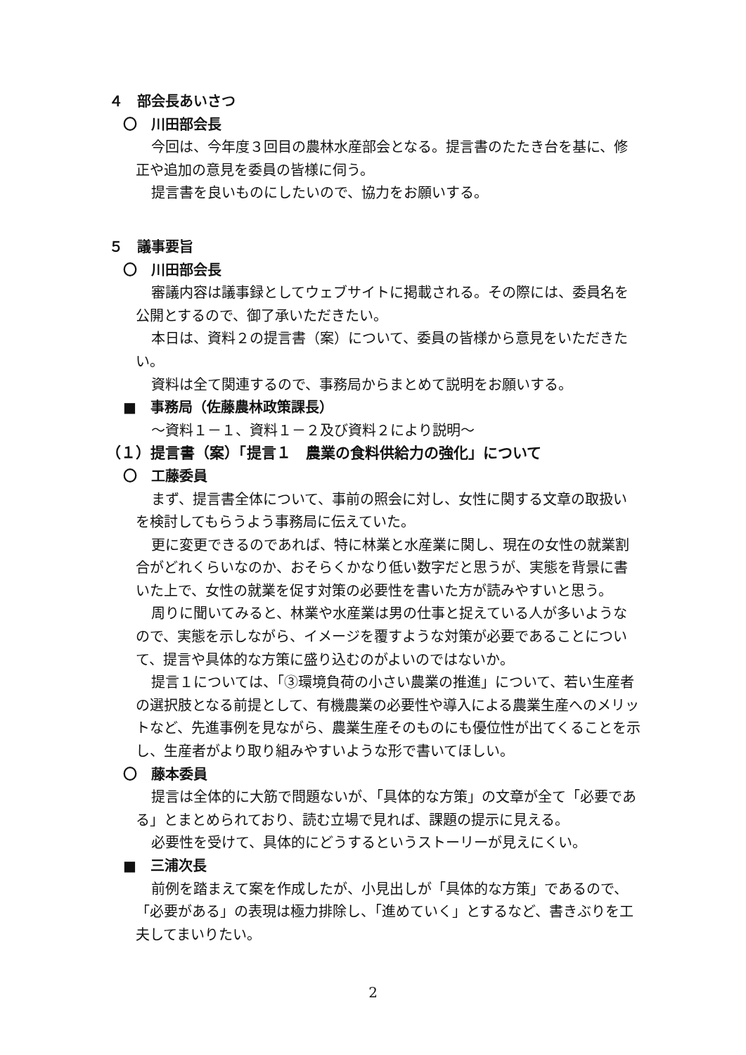４　部会長あいさつ
〇　川田部会長
今回は、今年度３回目の農林水産部会となる。提言書のたたき台を基に、修正や追加の意見を委員の皆様に伺う。
提言書を良いものにしたいので、協力をお願いする。
５　議事要旨
〇　川田部会長
審議内容は議事録としてウェブサイトに掲載される。その際には、委員名を公開とするので、御了承いただきたい。
本日は、資料２の提言書（案）について、委員の皆様から意見をいただきたい。
資料は全て関連するので、事務局からまとめて説明をお願いする。
■　事務局（佐藤農林政策課長）
～資料１－１、資料１－２及び資料２により説明～
（１）提言書（案）「提言１　農業の食料供給力の強化」について
〇　工藤委員
まず、提言書全体について、事前の照会に対し、女性に関する文章の取扱いを検討してもらうよう事務局に伝えていた。
更に変更できるのであれば、特に林業と水産業に関し、現在の女性の就業割合がどれくらいなのか、おそらくかなり低い数字だと思うが、実態を背景に書いた上で、女性の就業を促す対策の必要性を書いた方が読みやすいと思う。
周りに聞いてみると、林業や水産業は男の仕事と捉えている人が多いようなので、実態を示しながら、イメージを覆すような対策が必要であることについて、提言や具体的な方策に盛り込むのがよいのではないか。
提言１については、「③環境負荷の小さい農業の推進」について、若い生産者の選択肢となる前提として、有機農業の必要性や導入による農業生産へのメリットなど、先進事例を見ながら、農業生産そのものにも優位性が出てくることを示し、生産者がより取り組みやすいような形で書いてほしい。
〇　藤本委員
提言は全体的に大筋で問題ないが、「具体的な方策」の文章が全て「必要である」とまとめられており、読む立場で見れば、課題の提示に見える。
必要性を受けて、具体的にどうするというストーリーが見えにくい。
■　三浦次長
前例を踏まえて案を作成したが、小見出しが「具体的な方策」であるので、「必要がある」の表現は極力排除し、「進めていく」とするなど、書きぶりを工夫してまいりたい。
2